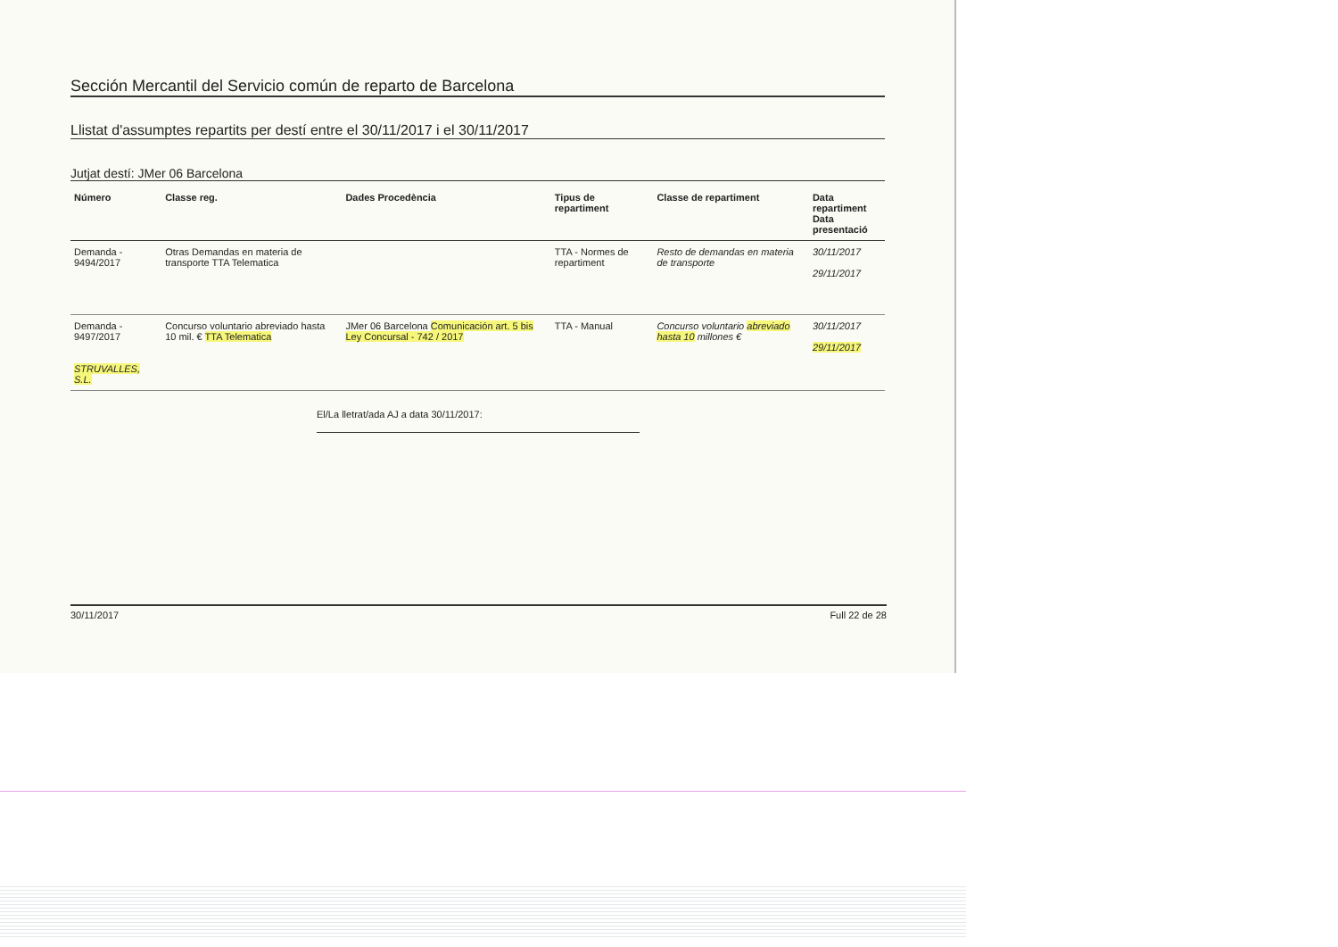Sección Mercantil del Servicio común de reparto de Barcelona
Llistat d'assumptes repartits per destí entre el 30/11/2017 i el 30/11/2017
Jutjat destí: JMer 06 Barcelona
| Número | Classe reg. | Dades Procedència | Tipus de repartiment | Classe de repartiment | Data repartiment Data presentació |
| --- | --- | --- | --- | --- | --- |
| Demanda - 9494/2017 | Otras Demandas en materia de transporte TTA Telematica | | TTA - Normes de repartiment | Resto de demandas en materia de transporte | 30/11/2017 29/11/2017 |
| Demanda - 9497/2017 STRUVALLES, S.L. | Concurso voluntario abreviado hasta 10 mil. € TTA Telematica | JMer 06 Barcelona Comunicación art. 5 bis Ley Concursal - 742 / 2017 | TTA - Manual | Concurso voluntario abreviado hasta 10 millones € | 30/11/2017 29/11/2017 |
El/La lletrat/ada AJ a data 30/11/2017:
30/11/2017 Full 22 de 28